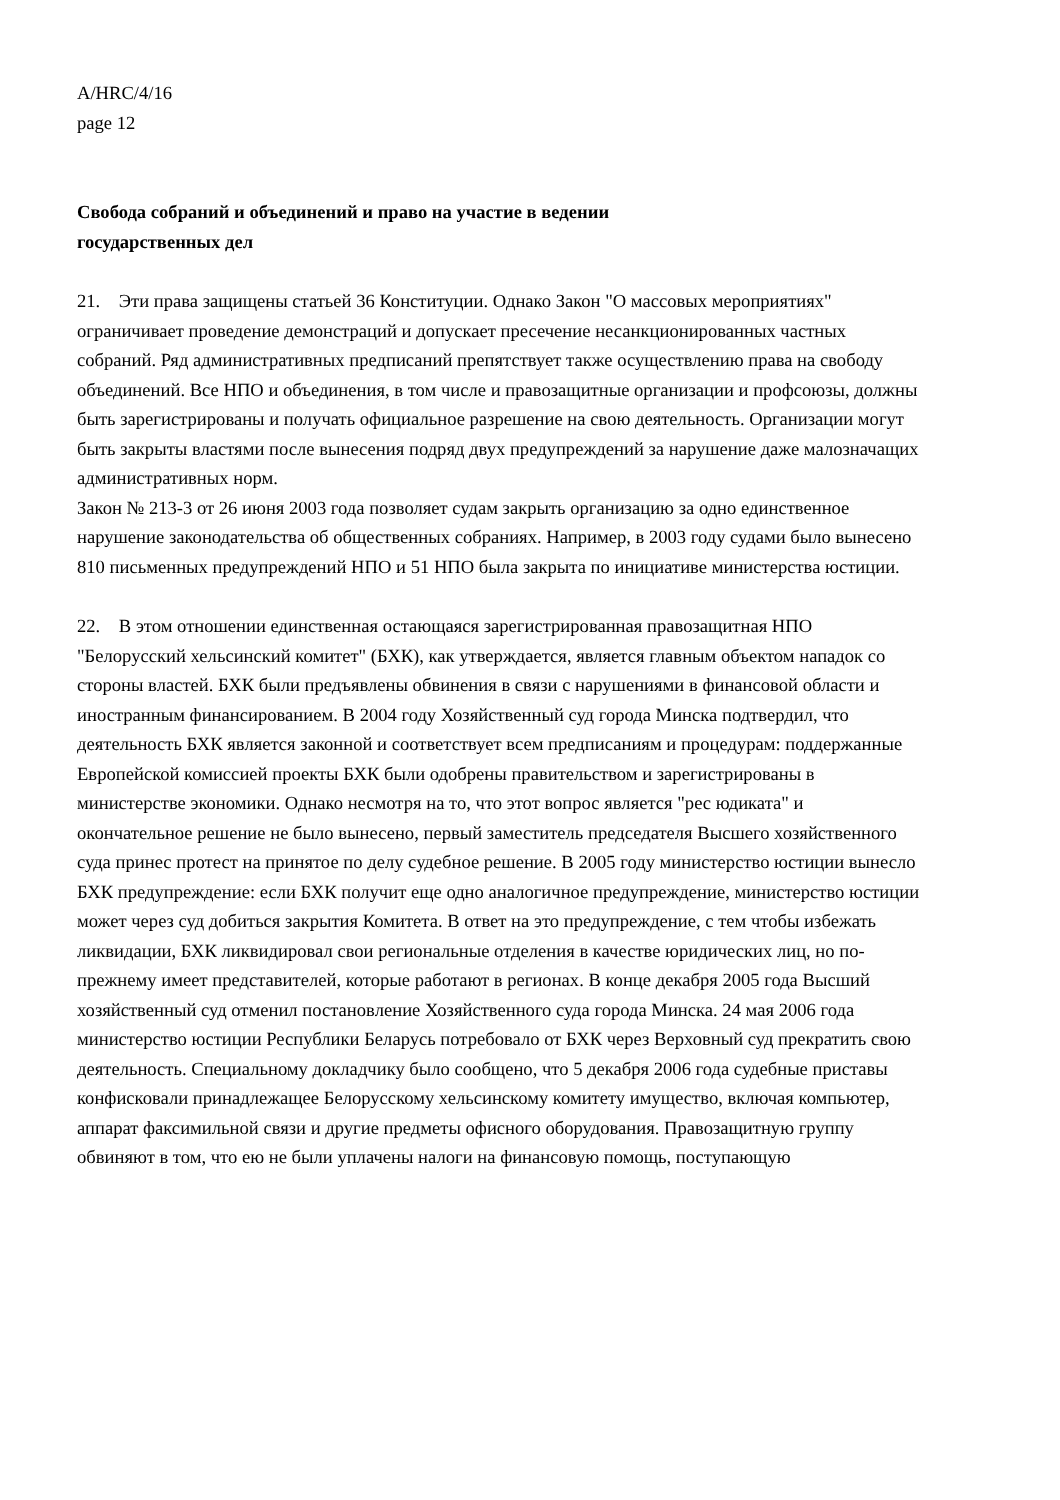A/HRC/4/16
page 12
Свобода собраний и объединений и право на участие в ведении государственных дел
21. Эти права защищены статьей 36 Конституции. Однако Закон "О массовых мероприятиях" ограничивает проведение демонстраций и допускает пресечение несанкционированных частных собраний. Ряд административных предписаний препятствует также осуществлению права на свободу объединений. Все НПО и объединения, в том числе и правозащитные организации и профсоюзы, должны быть зарегистрированы и получать официальное разрешение на свою деятельность. Организации могут быть закрыты властями после вынесения подряд двух предупреждений за нарушение даже малозначащих административных норм.
Закон № 213-3 от 26 июня 2003 года позволяет судам закрыть организацию за одно единственное нарушение законодательства об общественных собраниях. Например, в 2003 году судами было вынесено 810 письменных предупреждений НПО и 51 НПО была закрыта по инициативе министерства юстиции.
22. В этом отношении единственная остающаяся зарегистрированная правозащитная НПО "Белорусский хельсинский комитет" (БХК), как утверждается, является главным объектом нападок со стороны властей. БХК были предъявлены обвинения в связи с нарушениями в финансовой области и иностранным финансированием. В 2004 году Хозяйственный суд города Минска подтвердил, что деятельность БХК является законной и соответствует всем предписаниям и процедурам: поддержанные Европейской комиссией проекты БХК были одобрены правительством и зарегистрированы в министерстве экономики. Однако несмотря на то, что этот вопрос является "рес юдиката" и окончательное решение не было вынесено, первый заместитель председателя Высшего хозяйственного суда принес протест на принятое по делу судебное решение. В 2005 году министерство юстиции вынесло БХК предупреждение: если БХК получит еще одно аналогичное предупреждение, министерство юстиции может через суд добиться закрытия Комитета. В ответ на это предупреждение, с тем чтобы избежать ликвидации, БХК ликвидировал свои региональные отделения в качестве юридических лиц, но по-прежнему имеет представителей, которые работают в регионах. В конце декабря 2005 года Высший хозяйственный суд отменил постановление Хозяйственного суда города Минска. 24 мая 2006 года министерство юстиции Республики Беларусь потребовало от БХК через Верховный суд прекратить свою деятельность. Специальному докладчику было сообщено, что 5 декабря 2006 года судебные приставы конфисковали принадлежащее Белорусскому хельсинскому комитету имущество, включая компьютер, аппарат факсимильной связи и другие предметы офисного оборудования. Правозащитную группу обвиняют в том, что ею не были уплачены налоги на финансовую помощь, поступающую